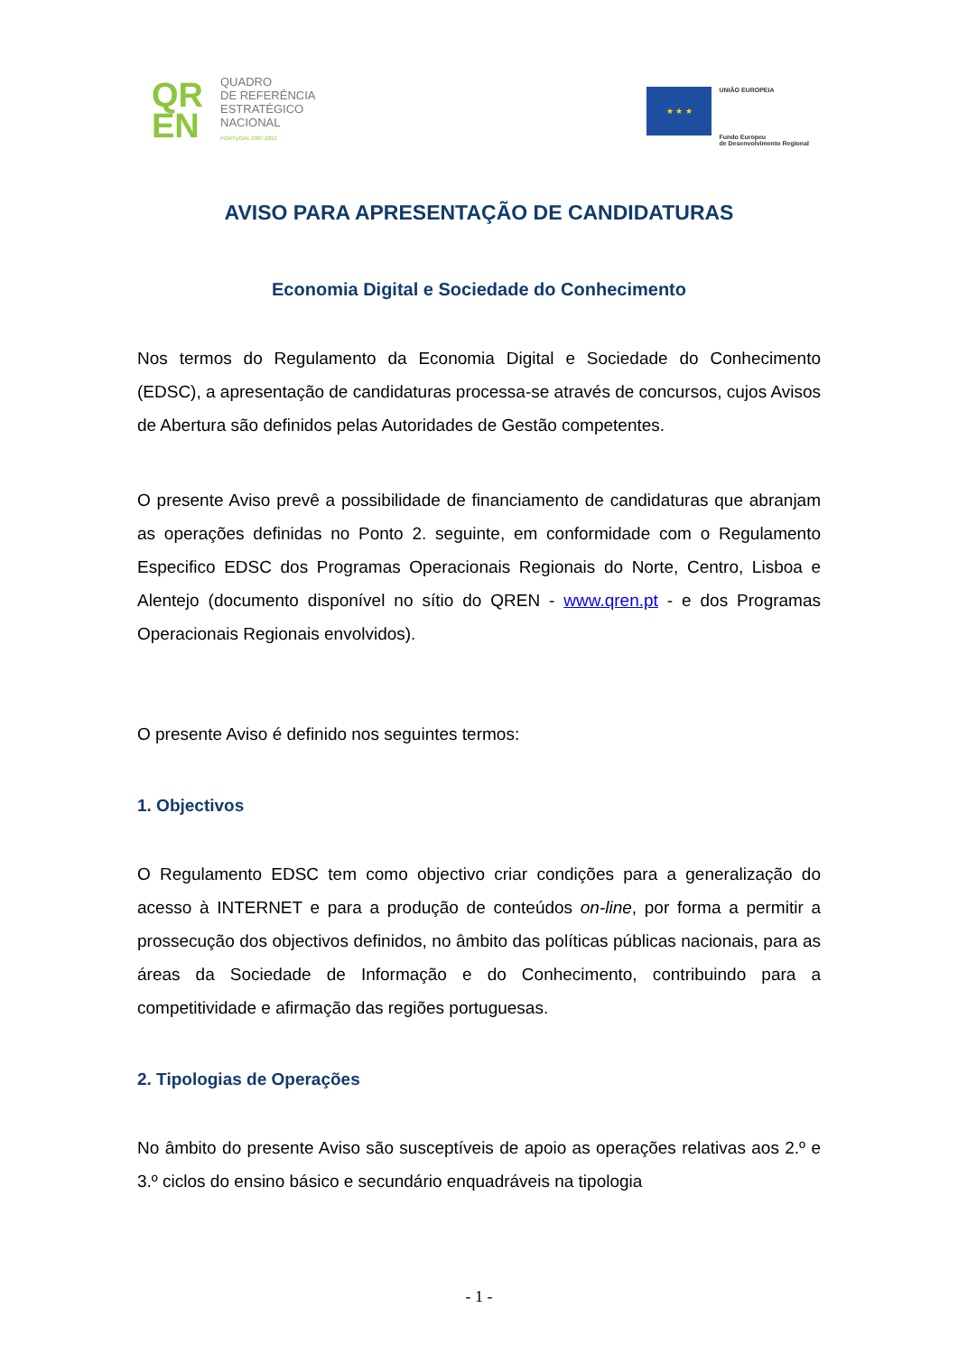QR
EN
QUADRO
DE REFERÊNCIA
ESTRATÉGICO
NACIONAL
PORTUGAL 2007.2013
★ ★ ★
UNIÃO EUROPEIA
Fundo Europeu
de Desenvolvimento Regional
AVISO PARA APRESENTAÇÃO DE CANDIDATURAS
Economia Digital e Sociedade do Conhecimento
Nos termos do Regulamento da Economia Digital e Sociedade do Conhecimento (EDSC), a apresentação de candidaturas processa-se através de concursos, cujos Avisos de Abertura são definidos pelas Autoridades de Gestão competentes.
O presente Aviso prevê a possibilidade de financiamento de candidaturas que abranjam as operações definidas no Ponto 2. seguinte, em conformidade com o Regulamento Especifico EDSC dos Programas Operacionais Regionais do Norte, Centro, Lisboa e Alentejo (documento disponível no sítio do QREN - www.qren.pt - e dos Programas Operacionais Regionais envolvidos).
O presente Aviso é definido nos seguintes termos:
1. Objectivos
O Regulamento EDSC tem como objectivo criar condições para a generalização do acesso à INTERNET e para a produção de conteúdos on-line, por forma a permitir a prossecução dos objectivos definidos, no âmbito das políticas públicas nacionais, para as áreas da Sociedade de Informação e do Conhecimento, contribuindo para a competitividade e afirmação das regiões portuguesas.
2. Tipologias de Operações
No âmbito do presente Aviso são susceptíveis de apoio as operações relativas aos 2.º e 3.º ciclos do ensino básico e secundário enquadráveis na tipologia
- 1 -